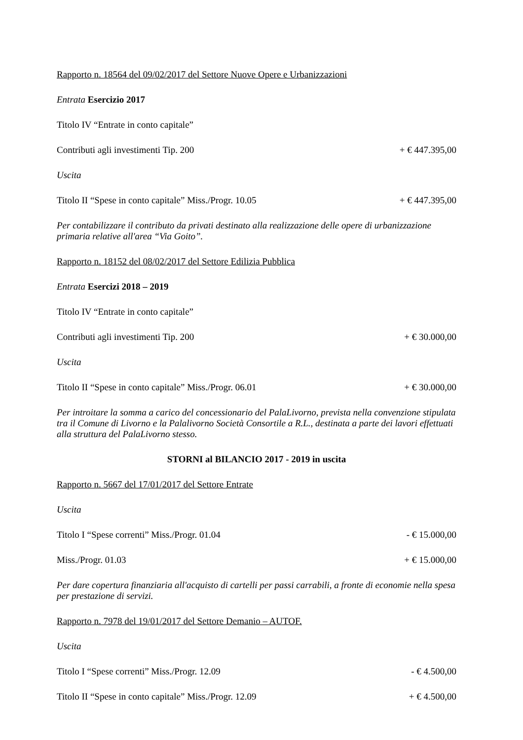Rapporto n. 18564 del 09/02/2017 del Settore Nuove Opere e Urbanizzazioni
Entrata Esercizio 2017
Titolo IV “Entrate in conto capitale”
Contributi agli investimenti Tip. 200 + € 447.395,00
Uscita
Titolo II “Spese in conto capitale” Miss./Progr. 10.05 + € 447.395,00
Per contabilizzare il contributo da privati destinato alla realizzazione delle opere di urbanizzazione primaria relative all'area “Via Goito”.
Rapporto n. 18152 del 08/02/2017 del Settore Edilizia Pubblica
Entrata Esercizi 2018 – 2019
Titolo IV “Entrate in conto capitale”
Contributi agli investimenti Tip. 200 + € 30.000,00
Uscita
Titolo II “Spese in conto capitale” Miss./Progr. 06.01 + € 30.000,00
Per introitare la somma a carico del concessionario del PalaLivorno, prevista nella convenzione stipulata tra il Comune di Livorno e la Palalivorno Società Consortile a R.L., destinata a parte dei lavori effettuati alla struttura del PalaLivorno stesso.
STORNI al BILANCIO 2017 - 2019 in uscita
Rapporto n. 5667 del 17/01/2017 del Settore Entrate
Uscita
Titolo I “Spese correnti” Miss./Progr. 01.04 - € 15.000,00
Miss./Progr. 01.03 + € 15.000,00
Per dare copertura finanziaria all'acquisto di cartelli per passi carrabili, a fronte di economie nella spesa per prestazione di servizi.
Rapporto n. 7978 del 19/01/2017 del Settore Demanio – AUTOF.
Uscita
Titolo I “Spese correnti” Miss./Progr. 12.09 - € 4.500,00
Titolo II “Spese in conto capitale” Miss./Progr. 12.09 + € 4.500,00